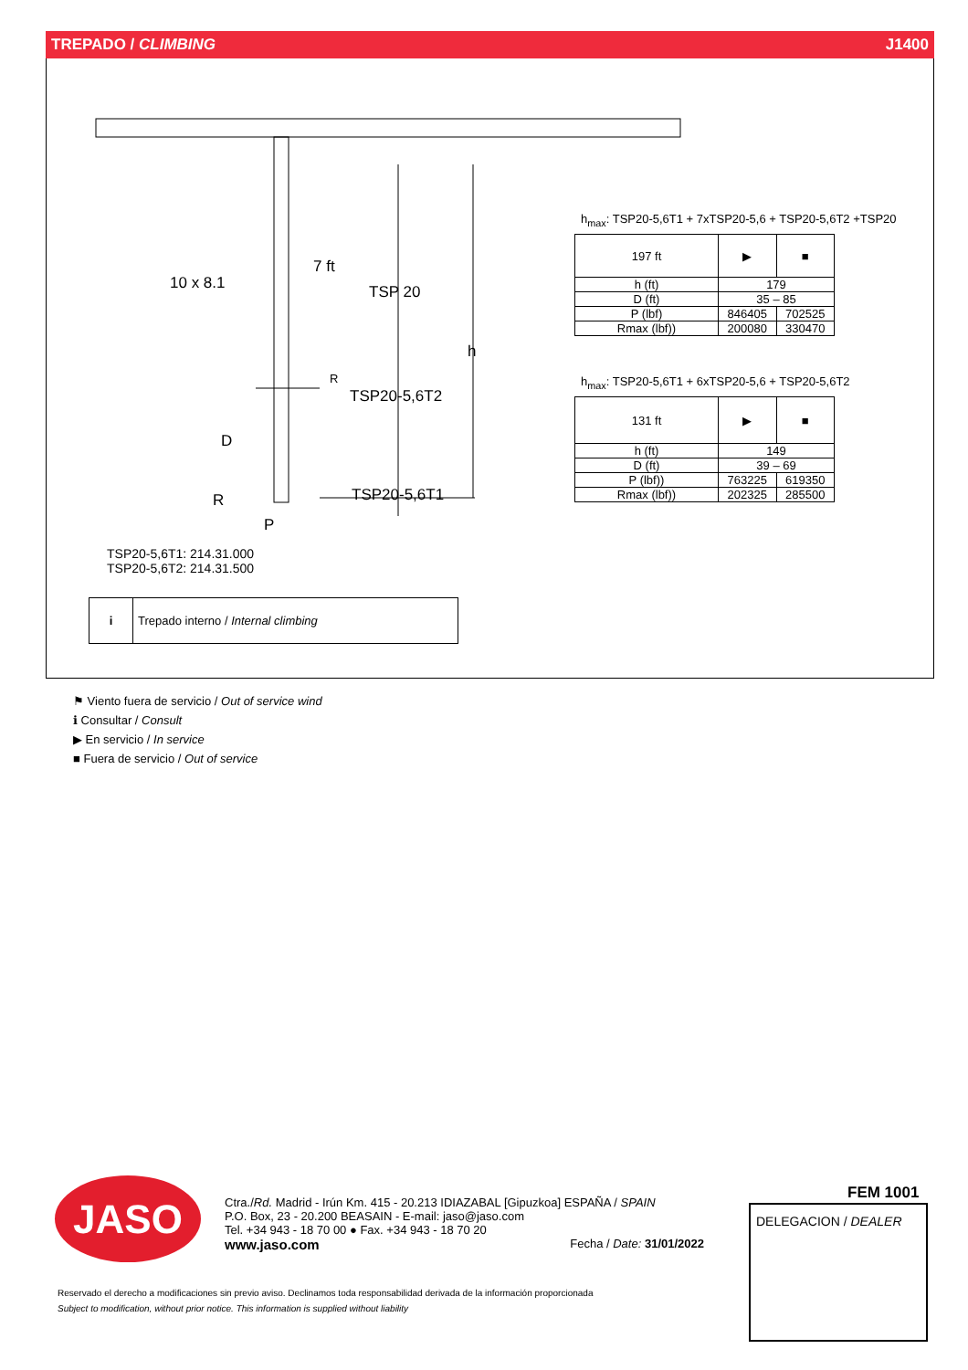TREPADO / CLIMBING J1400
10 x 8.1
7 ft
TSP 20
h
R
TSP20-5,6T2
D
R TSP20-5,6T1
P
h<sub>max</sub>: TSP20-5,6T1 + 7xTSP20-5,6 + TSP20-5,6T2 +TSP20
| 197 ft | ▶ | ■ |
| h (ft) | 179 | |
| D (ft) | 35 – 85 | |
| P (lbf) | 846405 | 702525 |
| Rmax (lbf)) | 200080 | 330470 |
h<sub>max</sub>: TSP20-5,6T1 + 6xTSP20-5,6 + TSP20-5,6T2
| 131 ft | ▶ | ■ |
| h (ft) | 149 | |
| D (ft) | 39 – 69 | |
| P (lbf)) | 763225 | 619350 |
| Rmax (lbf)) | 202325 | 285500 |
TSP20-5,6T1: 214.31.000
TSP20-5,6T2: 214.31.500
| i | Trepado interno / Internal climbing |
⚑ Viento fuera de servicio / Out of service wind
ℹ Consultar / Consult
▶ En servicio / In service
■ Fuera de servicio / Out of service
JASO
Ctra./Rd. Madrid - Irún Km. 415 - 20.213 IDIAZABAL [Gipuzkoa] ESPAÑA / SPAIN
P.O. Box, 23 - 20.200 BEASAIN - E-mail: jaso@jaso.com
Tel. +34 943 - 18 70 00 ● Fax. +34 943 - 18 70 20
www.jaso.com Fecha / Date: 31/01/2022
FEM 1001
DELEGACION / DEALER
Reservado el derecho a modificaciones sin previo aviso. Declinamos toda responsabilidad derivada de la información proporcionada
Subject to modification, without prior notice. This information is supplied without liability